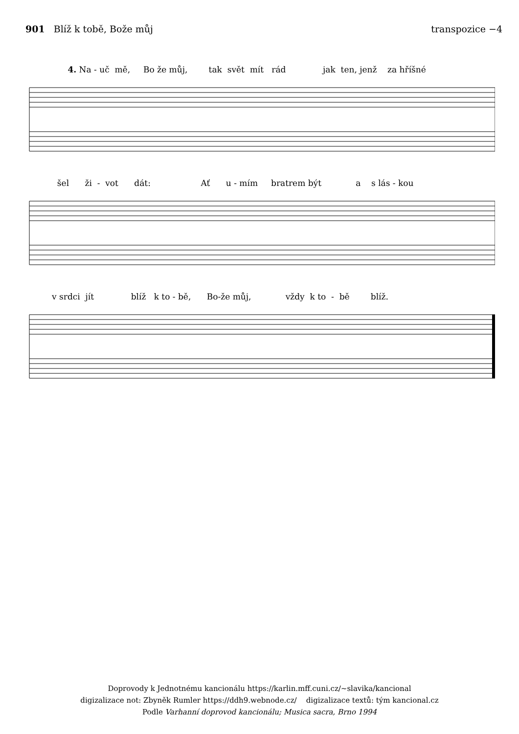901 Blíž k tobě, Bože můj transpozice −4
4. Na - uč mě, Bo že můj, tak svět mít rád jak ten, jenž za hříšné
šel ži - vot dát: Ať u - mím bratrem být a s lás - kou
v srdci jít blíž k to - bě, Bo-že můj, vždy k to - bě blíž.
Doprovody k Jednotnému kancionálu https://karlin.mff.cuni.cz/~slavika/kancional
digizalizace not: Zbyněk Rumler https://ddh9.webnode.cz/ digizalizace textů: tým kancional.cz
Podle Varhanní doprovod kancionálu; Musica sacra, Brno 1994